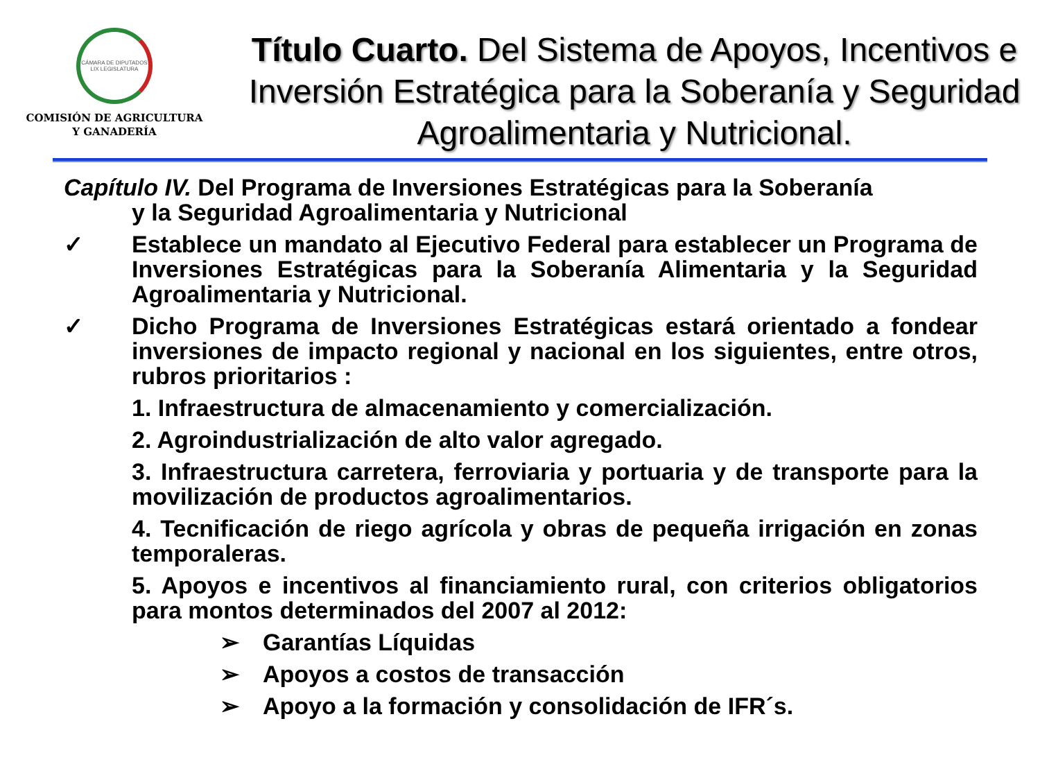CÁMARA DE DIPUTADOS LIX LEGISLATURA
COMISIÓN DE AGRICULTURA
Y GANADERÍA
Título Cuarto. Del Sistema de Apoyos, Incentivos e Inversión Estratégica para la Soberanía y Seguridad Agroalimentaria y Nutricional.
Capítulo IV. Del Programa de Inversiones Estratégicas para la Soberanía
y la Seguridad Agroalimentaria y Nutricional
✓ Establece un mandato al Ejecutivo Federal para establecer un Programa de Inversiones Estratégicas para la Soberanía Alimentaria y la Seguridad Agroalimentaria y Nutricional.
✓ Dicho Programa de Inversiones Estratégicas estará orientado a fondear inversiones de impacto regional y nacional en los siguientes, entre otros, rubros prioritarios :
1. Infraestructura de almacenamiento y comercialización.
2. Agroindustrialización de alto valor agregado.
3. Infraestructura carretera, ferroviaria y portuaria y de transporte para la movilización de productos agroalimentarios.
4. Tecnificación de riego agrícola y obras de pequeña irrigación en zonas temporaleras.
5. Apoyos e incentivos al financiamiento rural, con criterios obligatorios para montos determinados del 2007 al 2012:
➢ Garantías Líquidas
➢ Apoyos a costos de transacción
➢ Apoyo a la formación y consolidación de IFR´s.